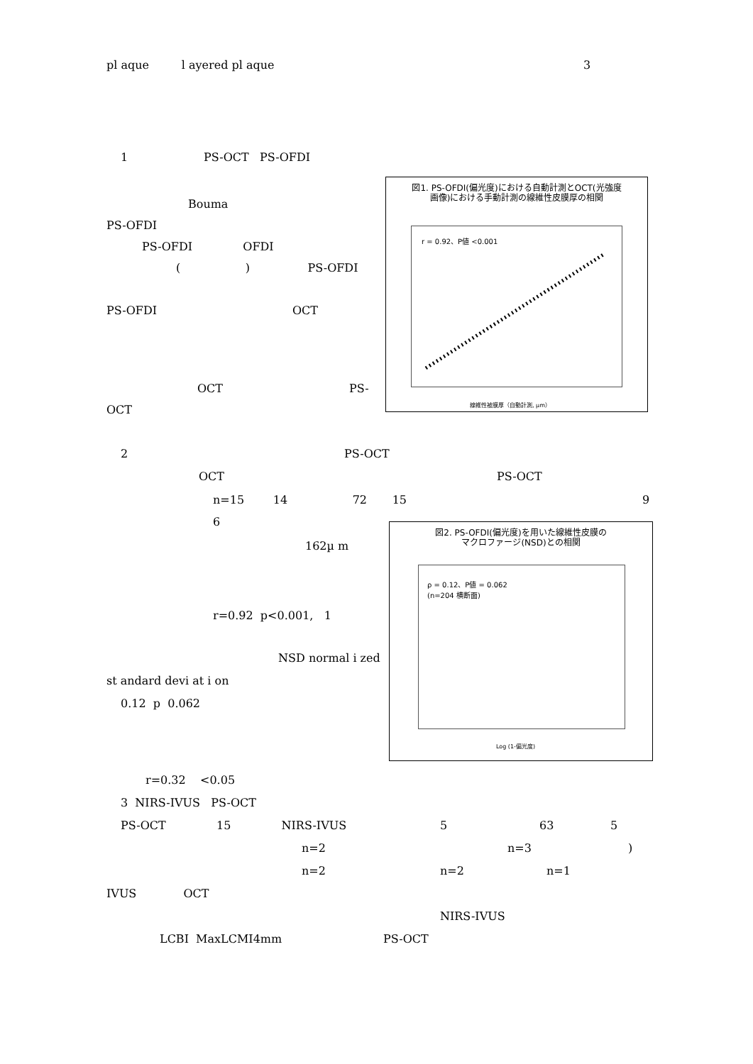pl aque l ayered pl aque 3
1 PS-OCT PS-OFDI
Bouma
PS-OFDI
PS-OFDI OFDI
( ) PS-OFDI
PS-OFDI OCT
OCT PS-
OCT
図1. PS-OFDI(偏光度)における自動計測とOCT(光強度
画像)における手動計測の線維性皮膜厚の相関
r = 0.92、P値 <0.001
線維性被膜厚（自動計測, µm）
2 PS-OCT
OCT PS-OCT
n=15 14 72 15 9
6
162µ m
r=0.92 p<0.001, 1
NSD normal i zed
st andard devi at i on
0.12 p 0.062
図2. PS-OFDI(偏光度)を用いた線維性皮膜の
マクロファージ(NSD)との相関
ρ = 0.12、P値 = 0.062
(n=204 横断面)
Log (1-偏光度)
r=0.32 <0.05
3 NIRS-IVUS PS-OCT
PS-OCT 15 NIRS-IVUS 5 63 5
n=2 n=3 )
n=2 n=2 n=1
IVUS OCT
NIRS-IVUS
LCBI MaxLCMI4mm PS-OCT